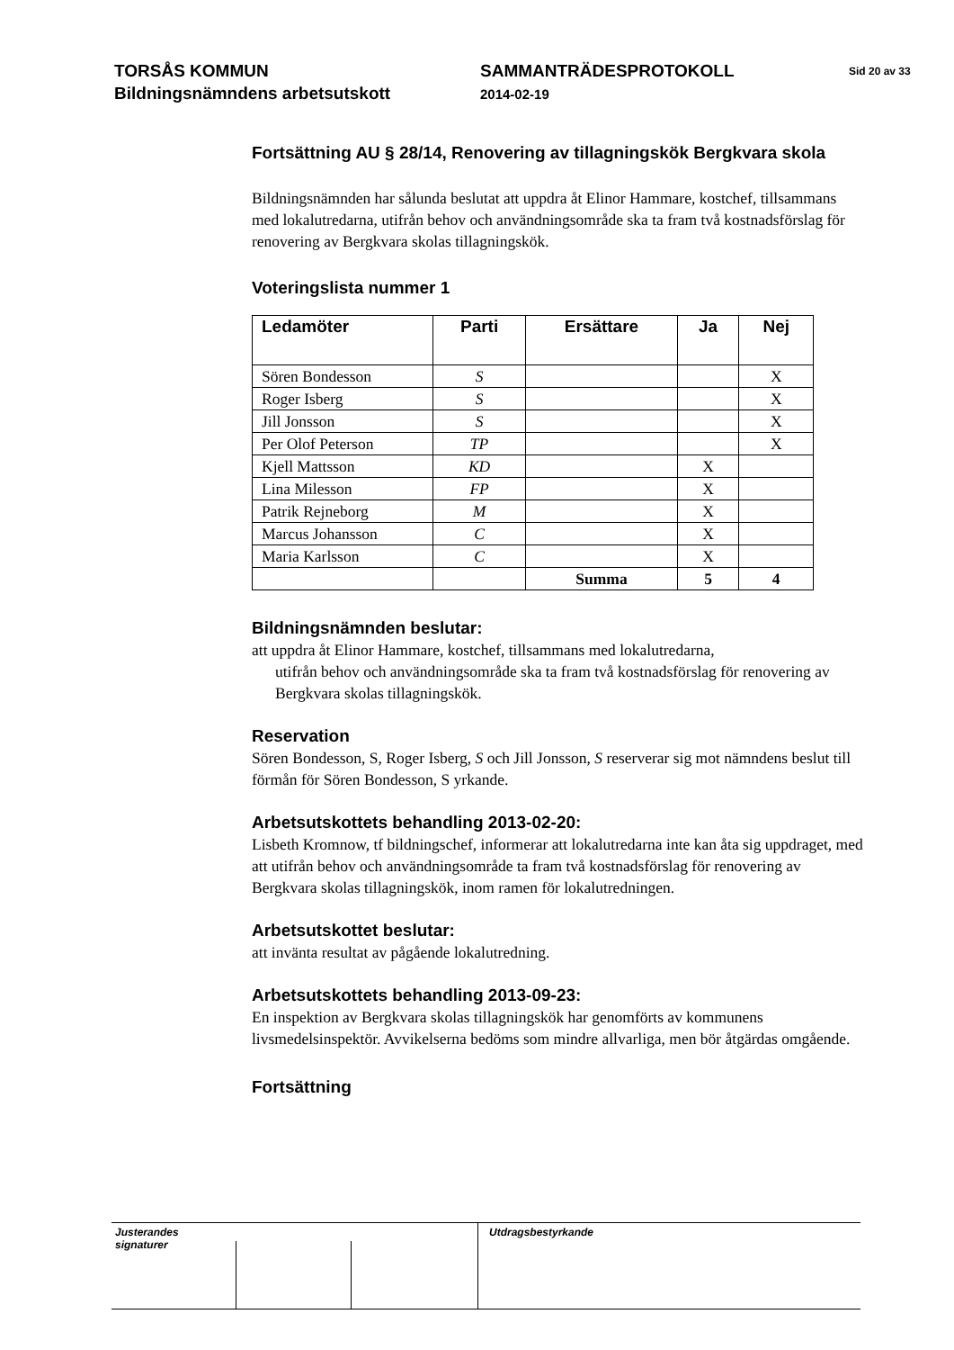TORSÅS KOMMUN
Bildningsnämndens arbetsutskott
SAMMANTRÄDESPROTOKOLL
2014-02-19
Sid 20 av 33
Fortsättning AU § 28/14, Renovering av tillagningskök Bergkvara skola
Bildningsnämnden har sålunda beslutat att uppdra åt Elinor Hammare, kostchef, tillsammans med lokalutredarna, utifrån behov och användningsområde ska ta fram två kostnadsförslag för renovering av Bergkvara skolas tillagningskök.
Voteringslista nummer 1
| Ledamöter | Parti | Ersättare | Ja | Nej |
| --- | --- | --- | --- | --- |
| Sören Bondesson | S | | | X |
| Roger Isberg | S | | | X |
| Jill Jonsson | S | | | X |
| Per Olof Peterson | TP | | | X |
| Kjell Mattsson | KD | | X | |
| Lina Milesson | FP | | X | |
| Patrik Rejneborg | M | | X | |
| Marcus Johansson | C | | X | |
| Maria Karlsson | C | | X | |
| | | Summa | 5 | 4 |
Bildningsnämnden beslutar:
att uppdra åt Elinor Hammare, kostchef, tillsammans med lokalutredarna,
utifrån behov och användningsområde ska ta fram två kostnadsförslag för renovering av Bergkvara skolas tillagningskök.
Reservation
Sören Bondesson, S, Roger Isberg, S och Jill Jonsson, S reserverar sig mot nämndens beslut till förmån för Sören Bondesson, S yrkande.
Arbetsutskottets behandling 2013-02-20:
Lisbeth Kromnow, tf bildningschef, informerar att lokalutredarna inte kan åta sig uppdraget, med att utifrån behov och användningsområde ta fram två kostnadsförslag för renovering av Bergkvara skolas tillagningskök, inom ramen för lokalutredningen.
Arbetsutskottet beslutar:
att invänta resultat av pågående lokalutredning.
Arbetsutskottets behandling 2013-09-23:
En inspektion av Bergkvara skolas tillagningskök har genomförts av kommunens livsmedelsinspektör. Avvikelserna bedöms som mindre allvarliga, men bör åtgärdas omgående.
Fortsättning
Justerandes signaturer
Utdragsbestyrkande